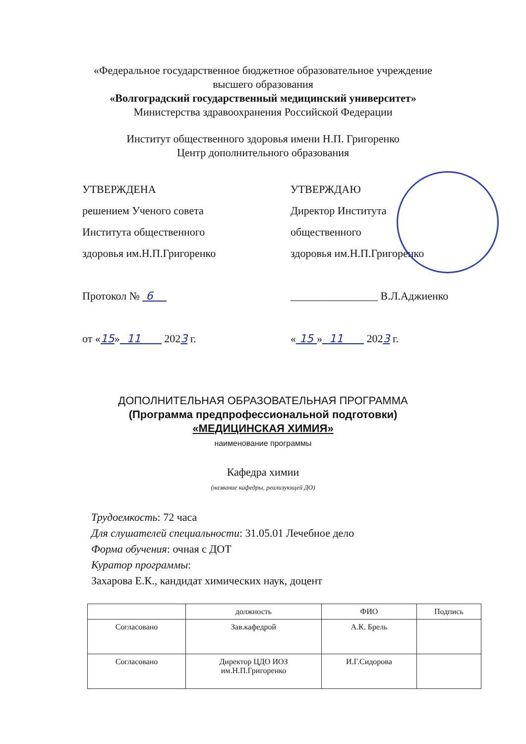«Федеральное государственное бюджетное образовательное учреждение
высшего образования
«Волгоградский государственный медицинский университет»
Министерства здравоохранения Российской Федерации
Институт общественного здоровья имени Н.П. Григоренко
Центр дополнительного образования
УТВЕРЖДЕНА
решением Ученого совета
Института общественного
здоровья им.Н.П.Григоренко
Протокол № 6
от «15» 11 2023 г.
УТВЕРЖДАЮ
Директор Института
общественного
здоровья им.Н.П.Григоренко
________________ В.Л.Аджиенко
« 15 » 11 2023 г.
ДОПОЛНИТЕЛЬНАЯ ОБРАЗОВАТЕЛЬНАЯ ПРОГРАММА
(Программа предпрофессиональной подготовки)
«МЕДИЦИНСКАЯ ХИМИЯ»
наименование программы
Кафедра химии
(название кафедры, реализующей ДО)
Трудоемкость: 72 часа
Для слушателей специальности: 31.05.01 Лечебное дело
Форма обучения: очная с ДОТ
Куратор программы:
Захарова Е.К., кандидат химических наук, доцент
| | должность | ФИО | Подпись |
| --- | --- | --- | --- |
| Согласовано | Зав.кафедрой | А.К. Брель | |
| Согласовано | Директор ЦДО ИОЗ им.Н.П.Григоренко | И.Г.Сидорова | |